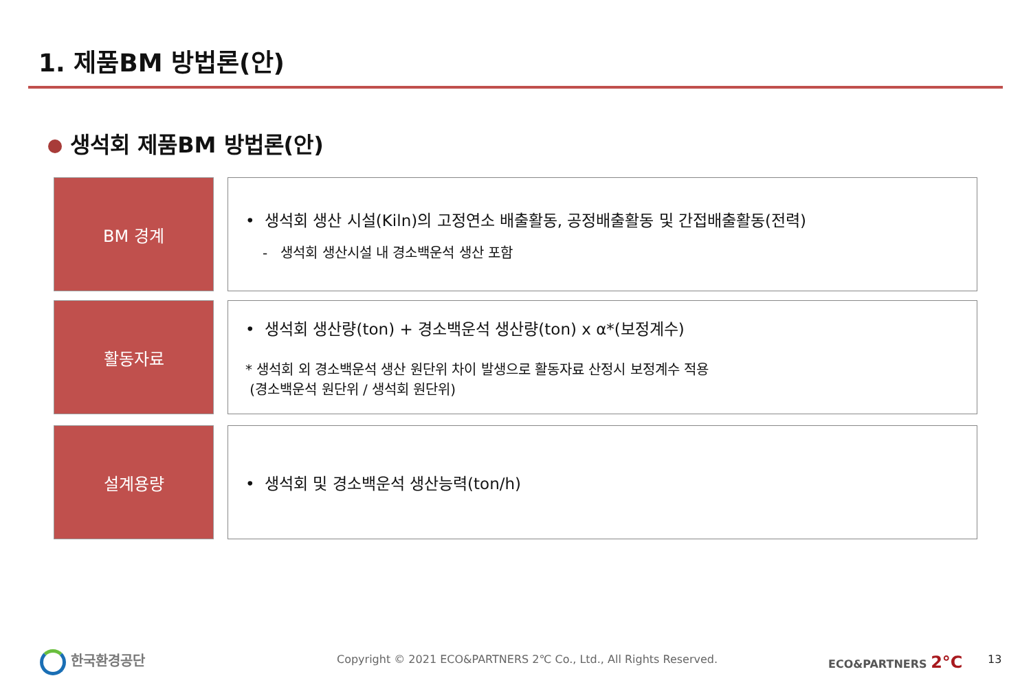1. 제품BM 방법론(안)
생석회 제품BM 방법론(안)
BM 경계
• 생석회 생산 시설(Kiln)의 고정연소 배출활동, 공정배출활동 및 간접배출활동(전력)
- 생석회 생산시설 내 경소백운석 생산 포함
활동자료
• 생석회 생산량(ton) + 경소백운석 생산량(ton) x α*(보정계수)
* 생석회 외 경소백운석 생산 원단위 차이 발생으로 활동자료 산정시 보정계수 적용
(경소백운석 원단위 / 생석회 원단위)
설계용량
• 생석회 및 경소백운석 생산능력(ton/h)
한국환경공단
Copyright © 2021 ECO&PARTNERS 2℃ Co., Ltd., All Rights Reserved.
ECO&PARTNERS 2°C 13